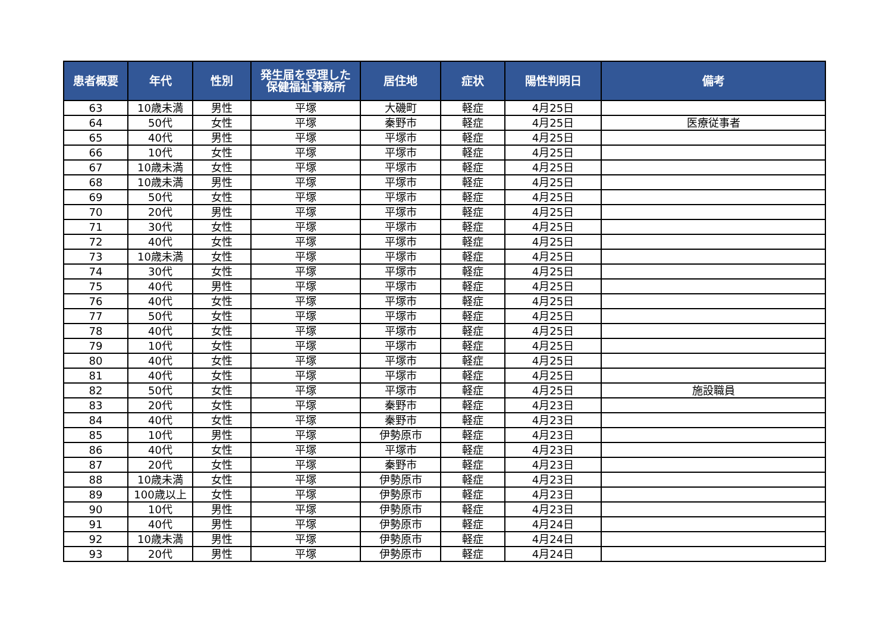| 患者概要 | 年代 | 性別 | 発生届を受理した 保健福祉事務所 | 居住地 | 症状 | 陽性判明日 | 備考 |
| --- | --- | --- | --- | --- | --- | --- | --- |
| 63 | 10歳未満 | 男性 | 平塚 | 大磯町 | 軽症 | 4月25日 | |
| 64 | 50代 | 女性 | 平塚 | 秦野市 | 軽症 | 4月25日 | 医療従事者 |
| 65 | 40代 | 男性 | 平塚 | 平塚市 | 軽症 | 4月25日 | |
| 66 | 10代 | 女性 | 平塚 | 平塚市 | 軽症 | 4月25日 | |
| 67 | 10歳未満 | 女性 | 平塚 | 平塚市 | 軽症 | 4月25日 | |
| 68 | 10歳未満 | 男性 | 平塚 | 平塚市 | 軽症 | 4月25日 | |
| 69 | 50代 | 女性 | 平塚 | 平塚市 | 軽症 | 4月25日 | |
| 70 | 20代 | 男性 | 平塚 | 平塚市 | 軽症 | 4月25日 | |
| 71 | 30代 | 女性 | 平塚 | 平塚市 | 軽症 | 4月25日 | |
| 72 | 40代 | 女性 | 平塚 | 平塚市 | 軽症 | 4月25日 | |
| 73 | 10歳未満 | 女性 | 平塚 | 平塚市 | 軽症 | 4月25日 | |
| 74 | 30代 | 女性 | 平塚 | 平塚市 | 軽症 | 4月25日 | |
| 75 | 40代 | 男性 | 平塚 | 平塚市 | 軽症 | 4月25日 | |
| 76 | 40代 | 女性 | 平塚 | 平塚市 | 軽症 | 4月25日 | |
| 77 | 50代 | 女性 | 平塚 | 平塚市 | 軽症 | 4月25日 | |
| 78 | 40代 | 女性 | 平塚 | 平塚市 | 軽症 | 4月25日 | |
| 79 | 10代 | 女性 | 平塚 | 平塚市 | 軽症 | 4月25日 | |
| 80 | 40代 | 女性 | 平塚 | 平塚市 | 軽症 | 4月25日 | |
| 81 | 40代 | 女性 | 平塚 | 平塚市 | 軽症 | 4月25日 | |
| 82 | 50代 | 女性 | 平塚 | 平塚市 | 軽症 | 4月25日 | 施設職員 |
| 83 | 20代 | 女性 | 平塚 | 秦野市 | 軽症 | 4月23日 | |
| 84 | 40代 | 女性 | 平塚 | 秦野市 | 軽症 | 4月23日 | |
| 85 | 10代 | 男性 | 平塚 | 伊勢原市 | 軽症 | 4月23日 | |
| 86 | 40代 | 女性 | 平塚 | 平塚市 | 軽症 | 4月23日 | |
| 87 | 20代 | 女性 | 平塚 | 秦野市 | 軽症 | 4月23日 | |
| 88 | 10歳未満 | 女性 | 平塚 | 伊勢原市 | 軽症 | 4月23日 | |
| 89 | 100歳以上 | 女性 | 平塚 | 伊勢原市 | 軽症 | 4月23日 | |
| 90 | 10代 | 男性 | 平塚 | 伊勢原市 | 軽症 | 4月23日 | |
| 91 | 40代 | 男性 | 平塚 | 伊勢原市 | 軽症 | 4月24日 | |
| 92 | 10歳未満 | 男性 | 平塚 | 伊勢原市 | 軽症 | 4月24日 | |
| 93 | 20代 | 男性 | 平塚 | 伊勢原市 | 軽症 | 4月24日 | |